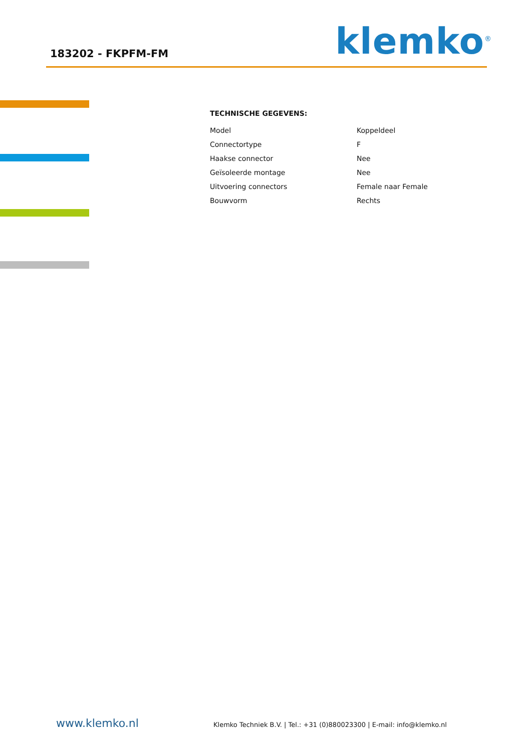183202 - FKPFM-FM klemko<sup>®</sup>
TECHNISCHE GEGEVENS:
| Model | Koppeldeel |
| Connectortype | F |
| Haakse connector | Nee |
| Geïsoleerde montage | Nee |
| Uitvoering connectors | Female naar Female |
| Bouwvorm | Rechts |
www.klemko.nl
Klemko Techniek B.V. | Tel.: +31 (0)880023300 | E-mail: info@klemko.nl